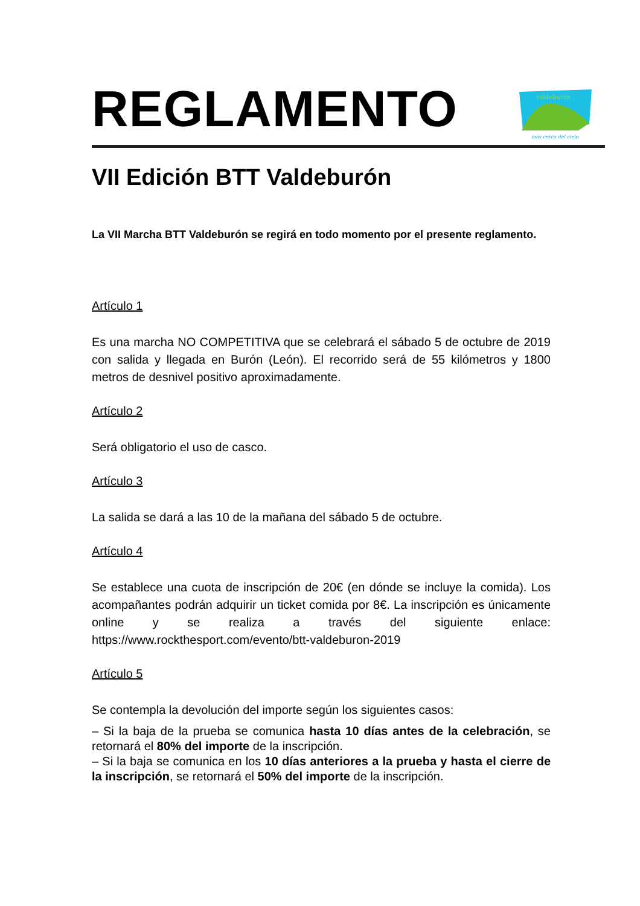valdeburón
más cerca del cielo
REGLAMENTO
VII Edición BTT Valdeburón
La VII Marcha BTT Valdeburón se regirá en todo momento por el presente reglamento.
Artículo 1
Es una marcha NO COMPETITIVA que se celebrará el sábado 5 de octubre de 2019 con salida y llegada en Burón (León). El recorrido será de 55 kilómetros y 1800 metros de desnivel positivo aproximadamente.
Artículo 2
Será obligatorio el uso de casco.
Artículo 3
La salida se dará a las 10 de la mañana del sábado 5 de octubre.
Artículo 4
Se establece una cuota de inscripción de 20€ (en dónde se incluye la comida). Los acompañantes podrán adquirir un ticket comida por 8€. La inscripción es únicamente online y se realiza a través del siguiente enlace: https://www.rockthesport.com/evento/btt-valdeburon-2019
Artículo 5
Se contempla la devolución del importe según los siguientes casos:
– Si la baja de la prueba se comunica hasta 10 días antes de la celebración, se retornará el 80% del importe de la inscripción.
– Si la baja se comunica en los 10 días anteriores a la prueba y hasta el cierre de la inscripción, se retornará el 50% del importe de la inscripción.